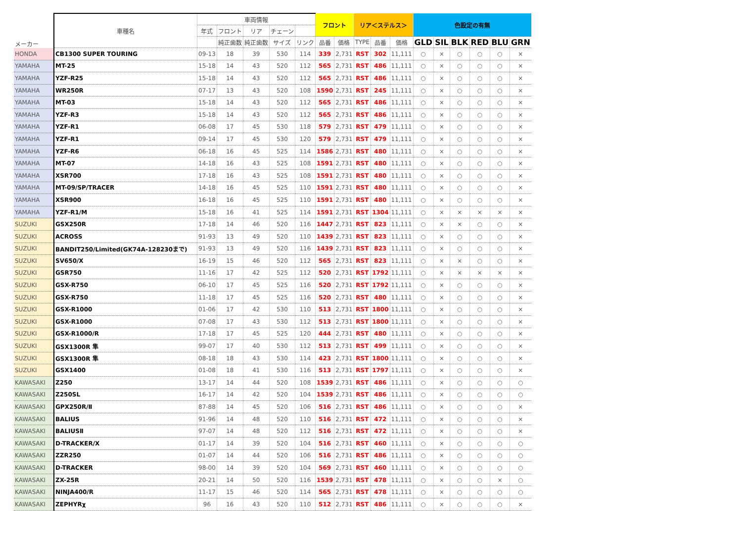| メーカー | 車種名 | 車両情報 | | | | | フロント | | リア＜ステルス＞ | | | 色設定の有無 | | | | | |
| --- | --- | --- | --- | --- | --- | --- | --- | --- | --- | --- | --- | --- | --- | --- | --- | --- | --- |
| | | 年式 | フロント | リア | チェーン | | | | | | | | | | | | |
| | | | 純正歯数 | 純正歯数 | サイズ | リンク | 品番 | 価格 | TYPE | 品番 | 価格 | GLD | SIL | BLK | RED | BLU | GRN |
| HONDA | CB1300 SUPER TOURING | 09-13 | 18 | 39 | 530 | 114 | 339 | 2,731 | RST | 302 | 11,111 | ○ | × | ○ | ○ | ○ | × |
| YAMAHA | MT-25 | 15-18 | 14 | 43 | 520 | 112 | 565 | 2,731 | RST | 486 | 11,111 | ○ | × | ○ | ○ | ○ | × |
| YAMAHA | YZF-R25 | 15-18 | 14 | 43 | 520 | 112 | 565 | 2,731 | RST | 486 | 11,111 | ○ | × | ○ | ○ | ○ | × |
| YAMAHA | WR250R | 07-17 | 13 | 43 | 520 | 108 | 1590 | 2,731 | RST | 245 | 11,111 | ○ | × | ○ | ○ | ○ | × |
| YAMAHA | MT-03 | 15-18 | 14 | 43 | 520 | 112 | 565 | 2,731 | RST | 486 | 11,111 | ○ | × | ○ | ○ | ○ | × |
| YAMAHA | YZF-R3 | 15-18 | 14 | 43 | 520 | 112 | 565 | 2,731 | RST | 486 | 11,111 | ○ | × | ○ | ○ | ○ | × |
| YAMAHA | YZF-R1 | 06-08 | 17 | 45 | 530 | 118 | 579 | 2,731 | RST | 479 | 11,111 | ○ | × | ○ | ○ | ○ | × |
| YAMAHA | YZF-R1 | 09-14 | 17 | 45 | 530 | 120 | 579 | 2,731 | RST | 479 | 11,111 | ○ | × | ○ | ○ | ○ | × |
| YAMAHA | YZF-R6 | 06-18 | 16 | 45 | 525 | 114 | 1586 | 2,731 | RST | 480 | 11,111 | ○ | × | ○ | ○ | ○ | × |
| YAMAHA | MT-07 | 14-18 | 16 | 43 | 525 | 108 | 1591 | 2,731 | RST | 480 | 11,111 | ○ | × | ○ | ○ | ○ | × |
| YAMAHA | XSR700 | 17-18 | 16 | 43 | 525 | 108 | 1591 | 2,731 | RST | 480 | 11,111 | ○ | × | ○ | ○ | ○ | × |
| YAMAHA | MT-09/SP/TRACER | 14-18 | 16 | 45 | 525 | 110 | 1591 | 2,731 | RST | 480 | 11,111 | ○ | × | ○ | ○ | ○ | × |
| YAMAHA | XSR900 | 16-18 | 16 | 45 | 525 | 110 | 1591 | 2,731 | RST | 480 | 11,111 | ○ | × | ○ | ○ | ○ | × |
| YAMAHA | YZF-R1/M | 15-18 | 16 | 41 | 525 | 114 | 1591 | 2,731 | RST | 1304 | 11,111 | ○ | × | × | × | × | × |
| SUZUKI | GSX250R | 17-18 | 14 | 46 | 520 | 116 | 1447 | 2,731 | RST | 823 | 11,111 | ○ | × | × | ○ | ○ | × |
| SUZUKI | ACROSS | 91-93 | 13 | 49 | 520 | 110 | 1439 | 2,731 | RST | 823 | 11,111 | ○ | × | ○ | ○ | ○ | × |
| SUZUKI | BANDIT250/Limited(GK74A-128230まで) | 91-93 | 13 | 49 | 520 | 116 | 1439 | 2,731 | RST | 823 | 11,111 | ○ | × | ○ | ○ | ○ | × |
| SUZUKI | SV650/X | 16-19 | 15 | 46 | 520 | 112 | 565 | 2,731 | RST | 823 | 11,111 | ○ | × | × | ○ | ○ | × |
| SUZUKI | GSR750 | 11-16 | 17 | 42 | 525 | 112 | 520 | 2,731 | RST | 1792 | 11,111 | ○ | × | × | × | × | × |
| SUZUKI | GSX-R750 | 06-10 | 17 | 45 | 525 | 116 | 520 | 2,731 | RST | 1792 | 11,111 | ○ | × | ○ | ○ | ○ | × |
| SUZUKI | GSX-R750 | 11-18 | 17 | 45 | 525 | 116 | 520 | 2,731 | RST | 480 | 11,111 | ○ | × | ○ | ○ | ○ | × |
| SUZUKI | GSX-R1000 | 01-06 | 17 | 42 | 530 | 110 | 513 | 2,731 | RST | 1800 | 11,111 | ○ | × | ○ | ○ | ○ | × |
| SUZUKI | GSX-R1000 | 07-08 | 17 | 43 | 530 | 112 | 513 | 2,731 | RST | 1800 | 11,111 | ○ | × | ○ | ○ | ○ | × |
| SUZUKI | GSX-R1000/R | 17-18 | 17 | 45 | 525 | 120 | 444 | 2,731 | RST | 480 | 11,111 | ○ | × | ○ | ○ | ○ | × |
| SUZUKI | GSX1300R 隼 | 99-07 | 17 | 40 | 530 | 112 | 513 | 2,731 | RST | 499 | 11,111 | ○ | × | ○ | ○ | ○ | × |
| SUZUKI | GSX1300R 隼 | 08-18 | 18 | 43 | 530 | 114 | 423 | 2,731 | RST | 1800 | 11,111 | ○ | × | ○ | ○ | ○ | × |
| SUZUKI | GSX1400 | 01-08 | 18 | 41 | 530 | 116 | 513 | 2,731 | RST | 1797 | 11,111 | ○ | × | ○ | ○ | ○ | × |
| KAWASAKI | Z250 | 13-17 | 14 | 44 | 520 | 108 | 1539 | 2,731 | RST | 486 | 11,111 | ○ | × | ○ | ○ | ○ | ○ |
| KAWASAKI | Z250SL | 16-17 | 14 | 42 | 520 | 104 | 1539 | 2,731 | RST | 486 | 11,111 | ○ | × | ○ | ○ | ○ | ○ |
| KAWASAKI | GPX250R/Ⅱ | 87-88 | 14 | 45 | 520 | 106 | 516 | 2,731 | RST | 486 | 11,111 | ○ | × | ○ | ○ | ○ | × |
| KAWASAKI | BALIUS | 91-96 | 14 | 48 | 520 | 110 | 516 | 2,731 | RST | 472 | 11,111 | ○ | × | ○ | ○ | ○ | × |
| KAWASAKI | BALIUSⅡ | 97-07 | 14 | 48 | 520 | 112 | 516 | 2,731 | RST | 472 | 11,111 | ○ | × | ○ | ○ | ○ | × |
| KAWASAKI | D-TRACKER/X | 01-17 | 14 | 39 | 520 | 104 | 516 | 2,731 | RST | 460 | 11,111 | ○ | × | ○ | ○ | ○ | ○ |
| KAWASAKI | ZZR250 | 01-07 | 14 | 44 | 520 | 106 | 516 | 2,731 | RST | 486 | 11,111 | ○ | × | ○ | ○ | ○ | ○ |
| KAWASAKI | D-TRACKER | 98-00 | 14 | 39 | 520 | 104 | 569 | 2,731 | RST | 460 | 11,111 | ○ | × | ○ | ○ | ○ | ○ |
| KAWASAKI | ZX-25R | 20-21 | 14 | 50 | 520 | 116 | 1539 | 2,731 | RST | 478 | 11,111 | ○ | × | ○ | ○ | × | ○ |
| KAWASAKI | NINJA400/R | 11-17 | 15 | 46 | 520 | 114 | 565 | 2,731 | RST | 478 | 11,111 | ○ | × | ○ | ○ | ○ | ○ |
| KAWASAKI | ZEPHYRχ | 96 | 16 | 43 | 520 | 110 | 512 | 2,731 | RST | 486 | 11,111 | ○ | × | ○ | ○ | ○ | × |